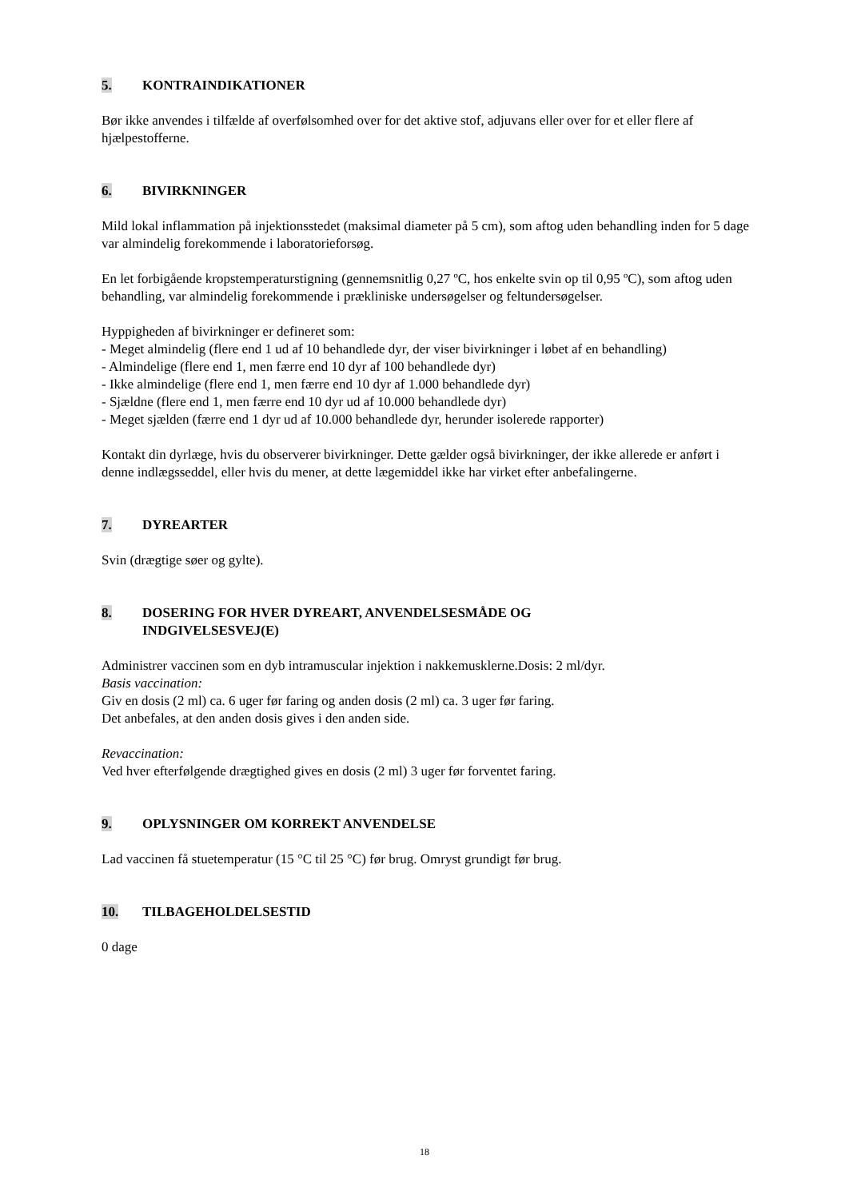5. KONTRAINDIKATIONER
Bør ikke anvendes i tilfælde af overfølsomhed over for det aktive stof, adjuvans eller over for et eller flere af hjælpestofferne.
6. BIVIRKNINGER
Mild lokal inflammation på injektionsstedet (maksimal diameter på 5 cm), som aftog uden behandling inden for 5 dage var almindelig forekommende i laboratorieforsøg.
En let forbigående kropstemperaturstigning (gennemsnitlig 0,27 ºC, hos enkelte svin op til 0,95 ºC), som aftog uden behandling, var almindelig forekommende i prækliniske undersøgelser og feltundersøgelser.
Hyppigheden af bivirkninger er defineret som:
- Meget almindelig (flere end 1 ud af 10 behandlede dyr, der viser bivirkninger i løbet af en behandling)
- Almindelige (flere end 1, men færre end 10 dyr af 100 behandlede dyr)
- Ikke almindelige (flere end 1, men færre end 10 dyr af 1.000 behandlede dyr)
- Sjældne (flere end 1, men færre end 10 dyr ud af 10.000 behandlede dyr)
- Meget sjælden (færre end 1 dyr ud af 10.000 behandlede dyr, herunder isolerede rapporter)
Kontakt din dyrlæge, hvis du observerer bivirkninger. Dette gælder også bivirkninger, der ikke allerede er anført i denne indlægsseddel, eller hvis du mener, at dette lægemiddel ikke har virket efter anbefalingerne.
7. DYREARTER
Svin (drægtige søer og gylte).
8. DOSERING FOR HVER DYREART, ANVENDELSESMÅDE OG
INDGIVELSESVEJ(E)
Administrer vaccinen som en dyb intramuscular injektion i nakkemusklerne.Dosis: 2 ml/dyr.
Basis vaccination:
Giv en dosis (2 ml) ca. 6 uger før faring og anden dosis (2 ml) ca. 3 uger før faring.
Det anbefales, at den anden dosis gives i den anden side.
Revaccination:
Ved hver efterfølgende drægtighed gives en dosis (2 ml) 3 uger før forventet faring.
9. OPLYSNINGER OM KORREKT ANVENDELSE
Lad vaccinen få stuetemperatur (15 °C til 25 °C) før brug. Omryst grundigt før brug.
10. TILBAGEHOLDELSESTID
0 dage
18